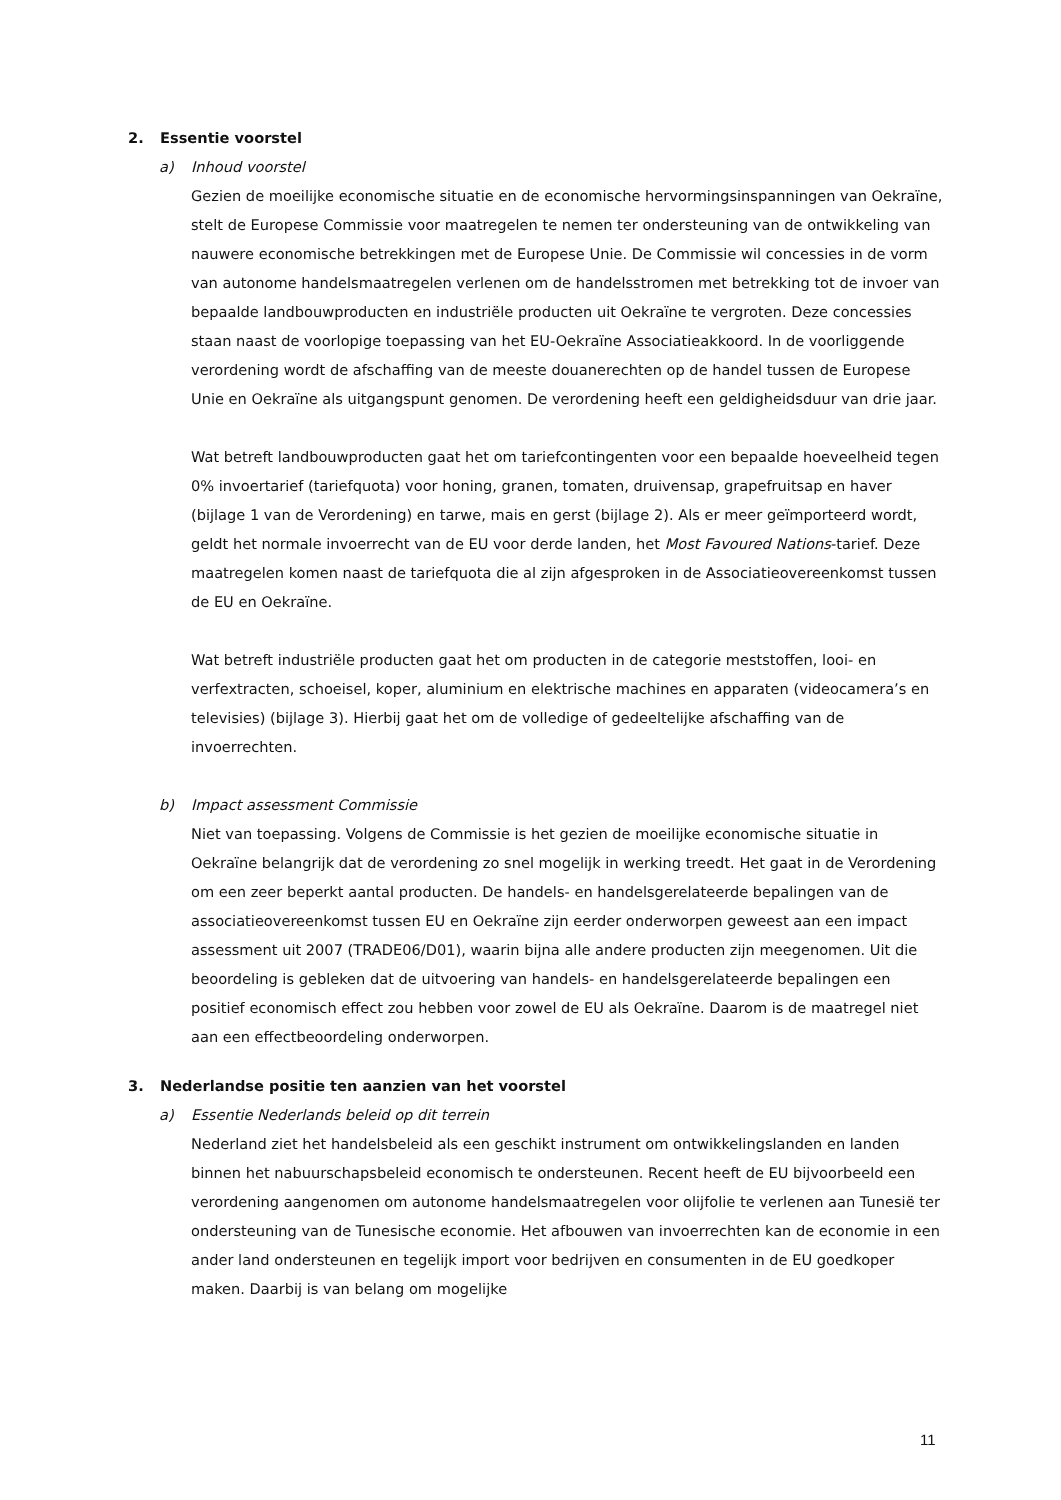2. Essentie voorstel
a) Inhoud voorstel
Gezien de moeilijke economische situatie en de economische hervormingsinspanningen van Oekraïne, stelt de Europese Commissie voor maatregelen te nemen ter ondersteuning van de ontwikkeling van nauwere economische betrekkingen met de Europese Unie. De Commissie wil concessies in de vorm van autonome handelsmaatregelen verlenen om de handelsstromen met betrekking tot de invoer van bepaalde landbouwproducten en industriële producten uit Oekraïne te vergroten. Deze concessies staan naast de voorlopige toepassing van het EU-Oekraïne Associatieakkoord. In de voorliggende verordening wordt de afschaffing van de meeste douanerechten op de handel tussen de Europese Unie en Oekraïne als uitgangspunt genomen. De verordening heeft een geldigheidsduur van drie jaar.
Wat betreft landbouwproducten gaat het om tariefcontingenten voor een bepaalde hoeveelheid tegen 0% invoertarief (tariefquota) voor honing, granen, tomaten, druivensap, grapefruitsap en haver (bijlage 1 van de Verordening) en tarwe, mais en gerst (bijlage 2). Als er meer geïmporteerd wordt, geldt het normale invoerrecht van de EU voor derde landen, het Most Favoured Nations-tarief. Deze maatregelen komen naast de tariefquota die al zijn afgesproken in de Associatieovereenkomst tussen de EU en Oekraïne.
Wat betreft industriële producten gaat het om producten in de categorie meststoffen, looi- en verfextracten, schoeisel, koper, aluminium en elektrische machines en apparaten (videocamera’s en televisies) (bijlage 3). Hierbij gaat het om de volledige of gedeeltelijke afschaffing van de invoerrechten.
b) Impact assessment Commissie
Niet van toepassing. Volgens de Commissie is het gezien de moeilijke economische situatie in Oekraïne belangrijk dat de verordening zo snel mogelijk in werking treedt. Het gaat in de Verordening om een zeer beperkt aantal producten. De handels- en handelsgerelateerde bepalingen van de associatieovereenkomst tussen EU en Oekraïne zijn eerder onderworpen geweest aan een impact assessment uit 2007 (TRADE06/D01), waarin bijna alle andere producten zijn meegenomen. Uit die beoordeling is gebleken dat de uitvoering van handels- en handelsgerelateerde bepalingen een positief economisch effect zou hebben voor zowel de EU als Oekraïne. Daarom is de maatregel niet aan een effectbeoordeling onderworpen.
3. Nederlandse positie ten aanzien van het voorstel
a) Essentie Nederlands beleid op dit terrein
Nederland ziet het handelsbeleid als een geschikt instrument om ontwikkelingslanden en landen binnen het nabuurschapsbeleid economisch te ondersteunen. Recent heeft de EU bijvoorbeeld een verordening aangenomen om autonome handelsmaatregelen voor olijfolie te verlenen aan Tunesië ter ondersteuning van de Tunesische economie. Het afbouwen van invoerrechten kan de economie in een ander land ondersteunen en tegelijk import voor bedrijven en consumenten in de EU goedkoper maken. Daarbij is van belang om mogelijke
11